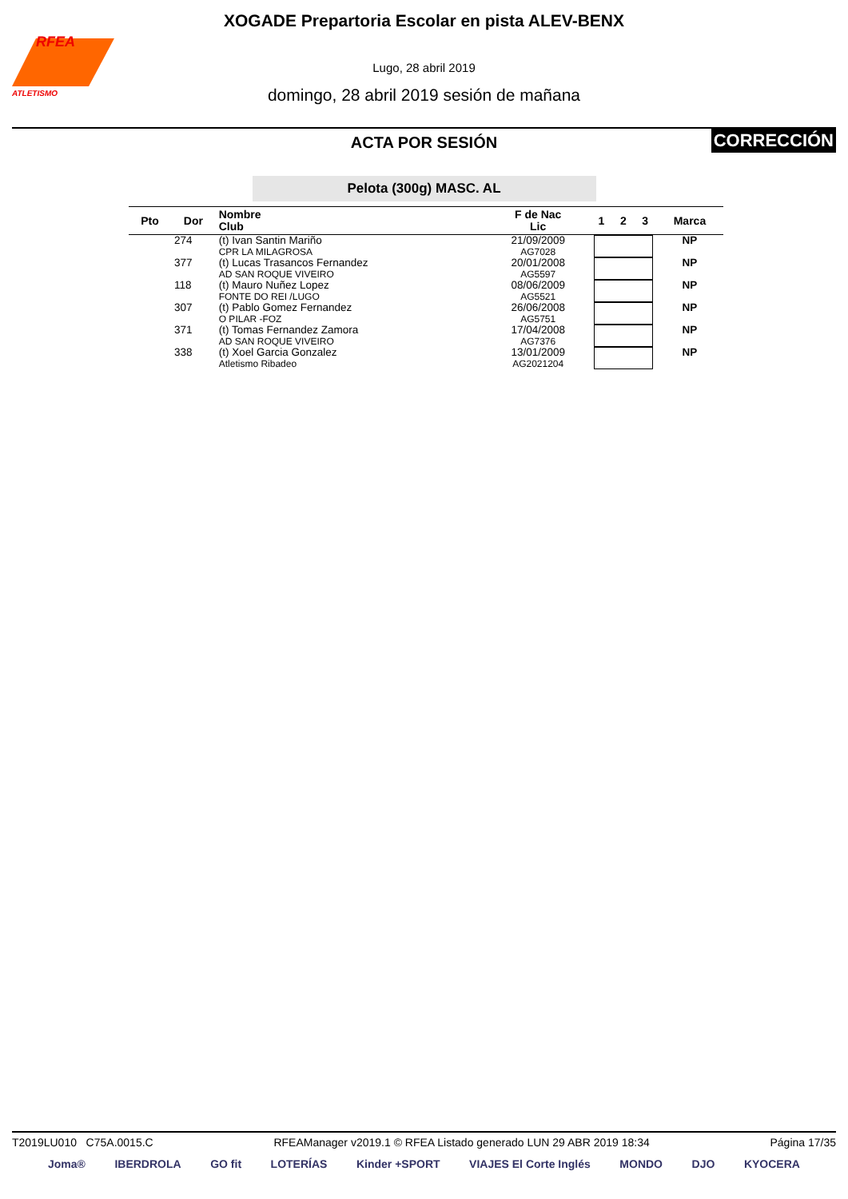RFEA
ATLETISMO
XOGADE Prepartoria Escolar en pista ALEV-BENX
Lugo, 28 abril 2019
domingo, 28 abril 2019 sesión de mañana
ACTA POR SESIÓN
CORRECCIÓN
Pelota (300g) MASC. AL
| Pto | Dor | Nombre Club | F de Nac Lic | 1 | 2 | 3 | Marca |
| --- | --- | --- | --- | --- | --- | --- | --- |
| | 274 | (t) Ivan Santin Mariño CPR LA MILAGROSA | 21/09/2009 AG7028 | | | | NP |
| | 377 | (t) Lucas Trasancos Fernandez AD SAN ROQUE VIVEIRO | 20/01/2008 AG5597 | | | | NP |
| | 118 | (t) Mauro Nuñez Lopez FONTE DO REI /LUGO | 08/06/2009 AG5521 | | | | NP |
| | 307 | (t) Pablo Gomez Fernandez O PILAR -FOZ | 26/06/2008 AG5751 | | | | NP |
| | 371 | (t) Tomas Fernandez Zamora AD SAN ROQUE VIVEIRO | 17/04/2008 AG7376 | | | | NP |
| | 338 | (t) Xoel Garcia Gonzalez Atletismo Ribadeo | 13/01/2009 AG2021204 | | | | NP |
T2019LU010 C75A.0015.C RFEAManager v2019.1 © RFEA Listado generado LUN 29 ABR 2019 18:34 Página 17/35
Joma® IBERDROLA GO fit LOTERÍAS Kinder +SPORT VIAJES El Corte Inglés MONDO DJO KYOCERA